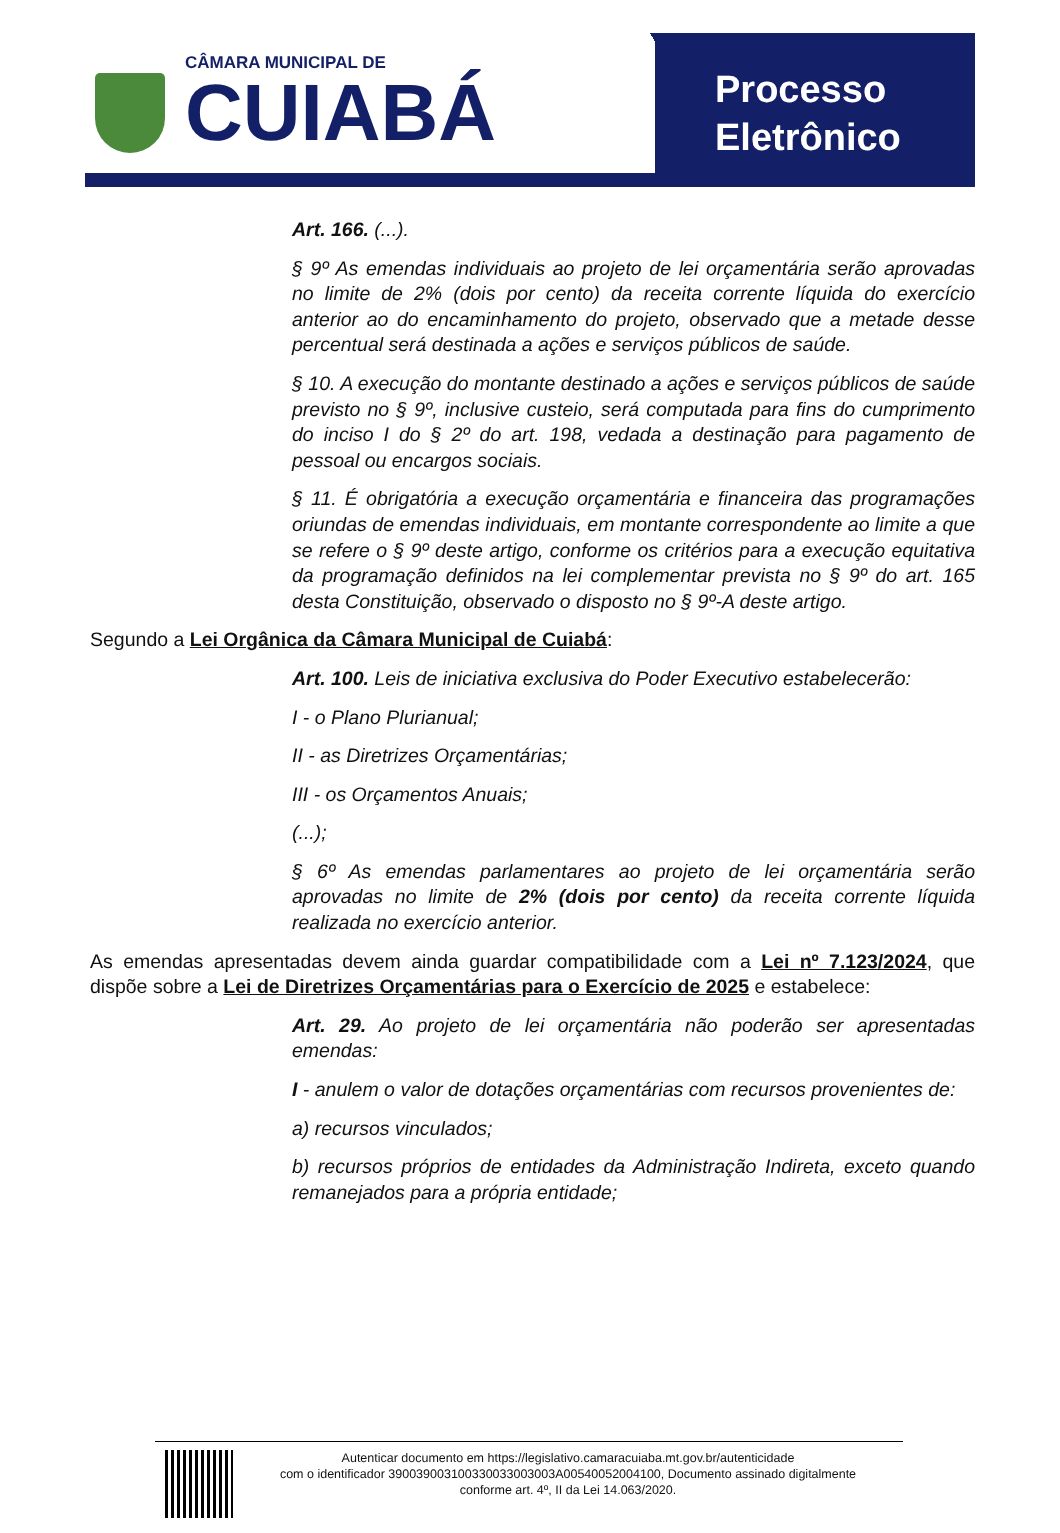CÂMARA MUNICIPAL DE
CUIABÁ
Processo
Eletrônico
Art. 166. (...).
§ 9º As emendas individuais ao projeto de lei orçamentária serão aprovadas no limite de 2% (dois por cento) da receita corrente líquida do exercício anterior ao do encaminhamento do projeto, observado que a metade desse percentual será destinada a ações e serviços públicos de saúde.
§ 10. A execução do montante destinado a ações e serviços públicos de saúde previsto no § 9º, inclusive custeio, será computada para fins do cumprimento do inciso I do § 2º do art. 198, vedada a destinação para pagamento de pessoal ou encargos sociais.
§ 11. É obrigatória a execução orçamentária e financeira das programações oriundas de emendas individuais, em montante correspondente ao limite a que se refere o § 9º deste artigo, conforme os critérios para a execução equitativa da programação definidos na lei complementar prevista no § 9º do art. 165 desta Constituição, observado o disposto no § 9º-A deste artigo.
Segundo a Lei Orgânica da Câmara Municipal de Cuiabá:
Art. 100. Leis de iniciativa exclusiva do Poder Executivo estabelecerão:
I - o Plano Plurianual;
II - as Diretrizes Orçamentárias;
III - os Orçamentos Anuais;
(...);
§ 6º As emendas parlamentares ao projeto de lei orçamentária serão aprovadas no limite de 2% (dois por cento) da receita corrente líquida realizada no exercício anterior.
As emendas apresentadas devem ainda guardar compatibilidade com a Lei nº 7.123/2024, que dispõe sobre a Lei de Diretrizes Orçamentárias para o Exercício de 2025 e estabelece:
Art. 29. Ao projeto de lei orçamentária não poderão ser apresentadas emendas:
I - anulem o valor de dotações orçamentárias com recursos provenientes de:
a) recursos vinculados;
b) recursos próprios de entidades da Administração Indireta, exceto quando remanejados para a própria entidade;
Autenticar documento em https://legislativo.camaracuiaba.mt.gov.br/autenticidade
com o identificador 3900390031003300330030​03A00540052004100, Documento assinado digitalmente
conforme art. 4º, II da Lei 14.063/2020.